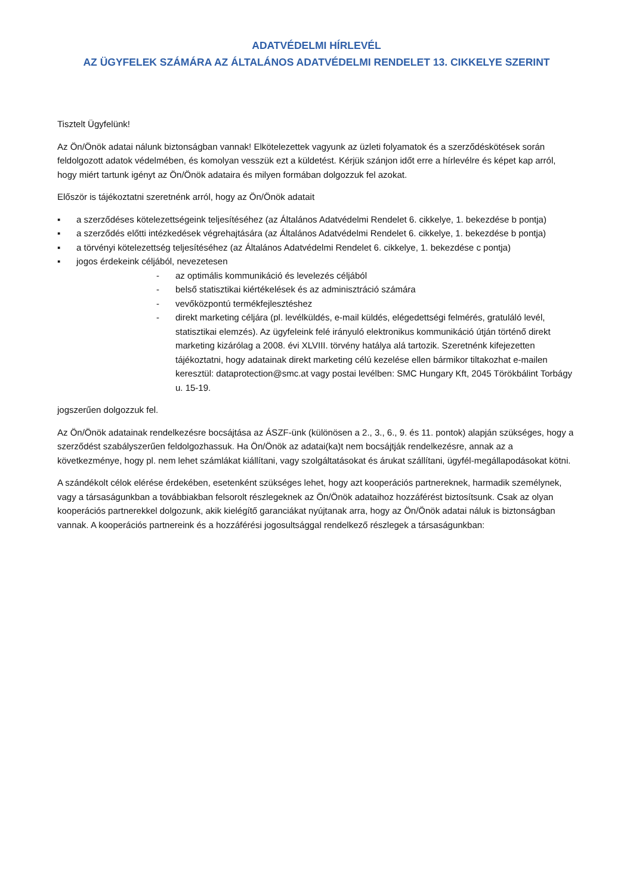ADATVÉDELMI HÍRLEVÉL
AZ ÜGYFELEK SZÁMÁRA AZ ÁLTALÁNOS ADATVÉDELMI RENDELET 13. CIKKELYE SZERINT
Tisztelt Ügyfelünk!
Az Ön/Önök adatai nálunk biztonságban vannak! Elkötelezettek vagyunk az üzleti folyamatok és a szerződéskötések során feldolgozott adatok védelmében, és komolyan vesszük ezt a küldetést. Kérjük szánjon időt erre a hírlevélre és képet kap arról, hogy miért tartunk igényt az Ön/Önök adataira és milyen formában dolgozzuk fel azokat.
Először is tájékoztatni szeretnénk arról, hogy az Ön/Önök adatait
▪ a szerződéses kötelezettségeink teljesítéséhez (az Általános Adatvédelmi Rendelet 6. cikkelye, 1. bekezdése b pontja)
▪ a szerződés előtti intézkedések végrehajtására (az Általános Adatvédelmi Rendelet 6. cikkelye, 1. bekezdése b pontja)
▪ a törvényi kötelezettség teljesítéséhez (az Általános Adatvédelmi Rendelet 6. cikkelye, 1. bekezdése c pontja)
▪ jogos érdekeink céljából, nevezetesen
- az optimális kommunikáció és levelezés céljából
- belső statisztikai kiértékelések és az adminisztráció számára
- vevőközpontú termékfejlesztéshez
- direkt marketing céljára (pl. levélküldés, e-mail küldés, elégedettségi felmérés, gratuláló levél, statisztikai elemzés). Az ügyfeleink felé irányuló elektronikus kommunikáció útján történő direkt marketing kizárólag a 2008. évi XLVIII. törvény hatálya alá tartozik. Szeretnénk kifejezetten tájékoztatni, hogy adatainak direkt marketing célú kezelése ellen bármikor tiltakozhat e-mailen keresztül: dataprotection@smc.at vagy postai levélben: SMC Hungary Kft, 2045 Törökbálint Torbágy u. 15-19.
jogszerűen dolgozzuk fel.
Az Ön/Önök adatainak rendelkezésre bocsájtása az ÁSZF-ünk (különösen a 2., 3., 6., 9. és 11. pontok) alapján szükséges, hogy a szerződést szabályszerűen feldolgozhassuk. Ha Ön/Önök az adatai(ka)t nem bocsájtják rendelkezésre, annak az a következménye, hogy pl. nem lehet számlákat kiállítani, vagy szolgáltatásokat és árukat szállítani, ügyfél-megállapodásokat kötni.
A szándékolt célok elérése érdekében, esetenként szükséges lehet, hogy azt kooperációs partnereknek, harmadik személynek, vagy a társaságunkban a továbbiakban felsorolt részlegeknek az Ön/Önök adataihoz hozzáférést biztosítsunk. Csak az olyan kooperációs partnerekkel dolgozunk, akik kielégítő garanciákat nyújtanak arra, hogy az Ön/Önök adatai náluk is biztonságban vannak. A kooperációs partnereink és a hozzáférési jogosultsággal rendelkező részlegek a társaságunkban: